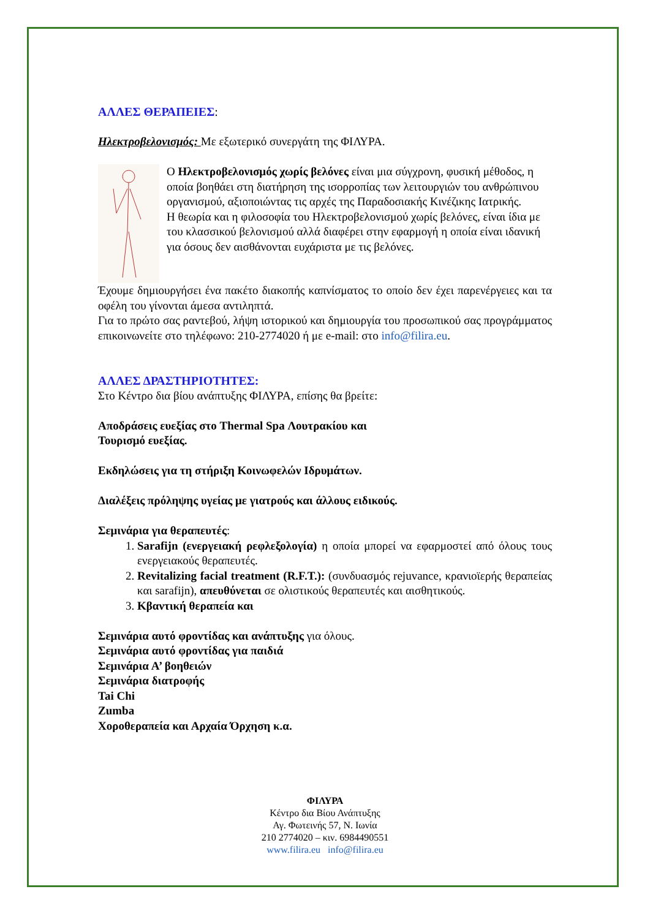ΑΛΛΕΣ ΘΕΡΑΠΕΙΕΣ:
Ηλεκτροβελονισμός: Με εξωτερικό συνεργάτη της ΦΙΛΥΡΑ.
Ο Ηλεκτροβελονισμός χωρίς βελόνες είναι μια σύγχρονη, φυσική μέθοδος, η οποία βοηθάει στη διατήρηση της ισορροπίας των λειτουργιών του ανθρώπινου οργανισμού, αξιοποιώντας τις αρχές της Παραδοσιακής Κινέζικης Ιατρικής.
Η θεωρία και η φιλοσοφία του Ηλεκτροβελονισμού χωρίς βελόνες, είναι ίδια με του κλασσικού βελονισμού αλλά διαφέρει στην εφαρμογή η οποία είναι ιδανική για όσους δεν αισθάνονται ευχάριστα με τις βελόνες.
Έχουμε δημιουργήσει ένα πακέτο διακοπής καπνίσματος το οποίο δεν έχει παρενέργειες και τα οφέλη του γίνονται άμεσα αντιληπτά.
Για το πρώτο σας ραντεβού, λήψη ιστορικού και δημιουργία του προσωπικού σας προγράμματος επικοινωνείτε στο τηλέφωνο: 210-2774020 ή με e-mail: στο info@filira.eu.
ΑΛΛΕΣ ΔΡΑΣΤΗΡΙΟΤΗΤΕΣ:
Στο Κέντρο δια βίου ανάπτυξης ΦΙΛΥΡΑ, επίσης θα βρείτε:
Αποδράσεις ευεξίας στο Thermal Spa Λουτρακίου και
Τουρισμό ευεξίας.
Εκδηλώσεις για τη στήριξη Κοινωφελών Ιδρυμάτων.
Διαλέξεις πρόληψης υγείας με γιατρούς και άλλους ειδικούς.
Σεμινάρια για θεραπευτές:
1. Sarafijn (ενεργειακή ρεφλεξολογία) η οποία μπορεί να εφαρμοστεί από όλους τους ενεργειακούς θεραπευτές.
2. Revitalizing facial treatment (R.F.T.): (συνδυασμός rejuvance, κρανιοϊερής θεραπείας και sarafijn), απευθύνεται σε ολιστικούς θεραπευτές και αισθητικούς.
3. Κβαντική θεραπεία και
Σεμινάρια αυτό φροντίδας και ανάπτυξης για όλους.
Σεμινάρια αυτό φροντίδας για παιδιά
Σεμινάρια Α’ βοηθειών
Σεμινάρια διατροφής
Tai Chi
Zumba
Χοροθεραπεία και Αρχαία Όρχηση κ.α.
ΦΙΛΥΡΑ
Κέντρο δια Βίου Ανάπτυξης
Αγ. Φωτεινής 57, Ν. Ιωνία
210 2774020 – κιν. 6984490551
www.filira.eu info@filira.eu